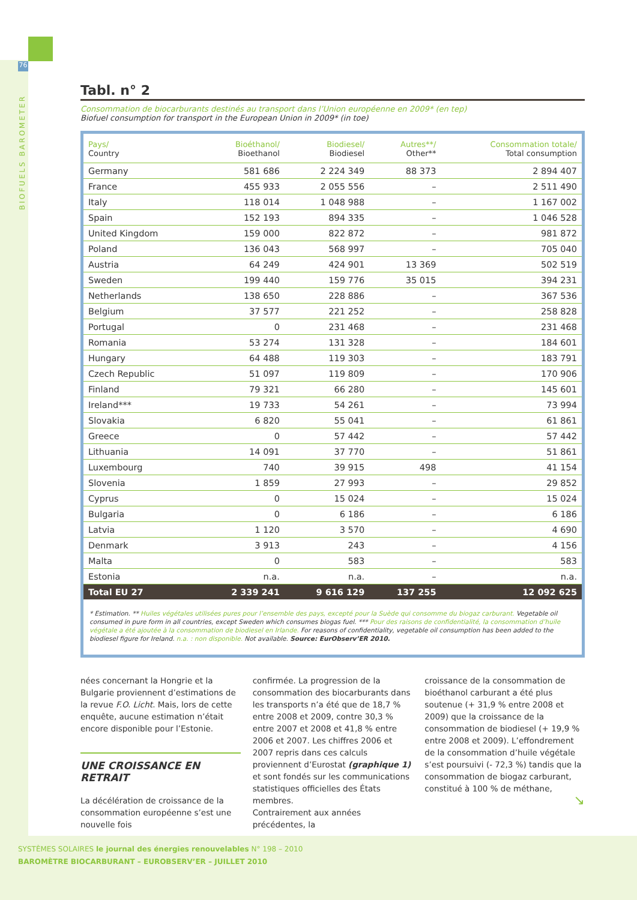76
BIOFUELS BAROMETER
Tabl. n° 2
Consommation de biocarburants destinés au transport dans l’Union européenne en 2009* (en tep)
Biofuel consumption for transport in the European Union in 2009* (in toe)
| Pays/ Country | Bioéthanol/ Bioethanol | Biodiesel/ Biodiesel | Autres**/ Other** | Consommation totale/ Total consumption |
| --- | --- | --- | --- | --- |
| Germany | 581 686 | 2 224 349 | 88 373 | 2 894 407 |
| France | 455 933 | 2 055 556 | – | 2 511 490 |
| Italy | 118 014 | 1 048 988 | – | 1 167 002 |
| Spain | 152 193 | 894 335 | – | 1 046 528 |
| United Kingdom | 159 000 | 822 872 | – | 981 872 |
| Poland | 136 043 | 568 997 | – | 705 040 |
| Austria | 64 249 | 424 901 | 13 369 | 502 519 |
| Sweden | 199 440 | 159 776 | 35 015 | 394 231 |
| Netherlands | 138 650 | 228 886 | – | 367 536 |
| Belgium | 37 577 | 221 252 | – | 258 828 |
| Portugal | 0 | 231 468 | – | 231 468 |
| Romania | 53 274 | 131 328 | – | 184 601 |
| Hungary | 64 488 | 119 303 | – | 183 791 |
| Czech Republic | 51 097 | 119 809 | – | 170 906 |
| Finland | 79 321 | 66 280 | – | 145 601 |
| Ireland*** | 19 733 | 54 261 | – | 73 994 |
| Slovakia | 6 820 | 55 041 | – | 61 861 |
| Greece | 0 | 57 442 | – | 57 442 |
| Lithuania | 14 091 | 37 770 | – | 51 861 |
| Luxembourg | 740 | 39 915 | 498 | 41 154 |
| Slovenia | 1 859 | 27 993 | – | 29 852 |
| Cyprus | 0 | 15 024 | – | 15 024 |
| Bulgaria | 0 | 6 186 | – | 6 186 |
| Latvia | 1 120 | 3 570 | – | 4 690 |
| Denmark | 3 913 | 243 | – | 4 156 |
| Malta | 0 | 583 | – | 583 |
| Estonia | n.a. | n.a. | – | n.a. |
| Total EU 27 | 2 339 241 | 9 616 129 | 137 255 | 12 092 625 |
* Estimation. ** Huiles végétales utilisées pures pour l’ensemble des pays, excepté pour la Suède qui consomme du biogaz carburant. Vegetable oil consumed in pure form in all countries, except Sweden which consumes biogas fuel. *** Pour des raisons de confidentialité, la consommation d’huile végétale a été ajoutée à la consommation de biodiesel en Irlande. For reasons of confidentiality, vegetable oil consumption has been added to the biodiesel figure for Ireland. n.a. : non disponible. Not available. Source: EurObserv’ER 2010.
nées concernant la Hongrie et la Bulgarie proviennent d’estimations de la revue F.O. Licht. Mais, lors de cette enquête, aucune estimation n’était encore disponible pour l’Estonie.
UNE CROISSANCE EN RETRAIT
La décélération de croissance de la consommation européenne s’est une nouvelle fois
confirmée. La progression de la consommation des biocarburants dans les transports n’a été que de 18,7 % entre 2008 et 2009, contre 30,3 % entre 2007 et 2008 et 41,8 % entre 2006 et 2007. Les chiffres 2006 et 2007 repris dans ces calculs proviennent d’Eurostat (graphique 1) et sont fondés sur les communications statistiques officielles des États membres.
Contrairement aux années précédentes, la
croissance de la consommation de bioéthanol carburant a été plus soutenue (+ 31,9 % entre 2008 et 2009) que la croissance de la consommation de biodiesel (+ 19,9 % entre 2008 et 2009). L’effondrement de la consommation d’huile végétale s’est poursuivi (- 72,3 %) tandis que la consommation de biogaz carburant, constitué à 100 % de méthane,
↘
SYSTÈMES SOLAIRES le journal des énergies renouvelables N° 198 – 2010
BAROMÈTRE BIOCARBURANT – EUROBSERV’ER – JUILLET 2010